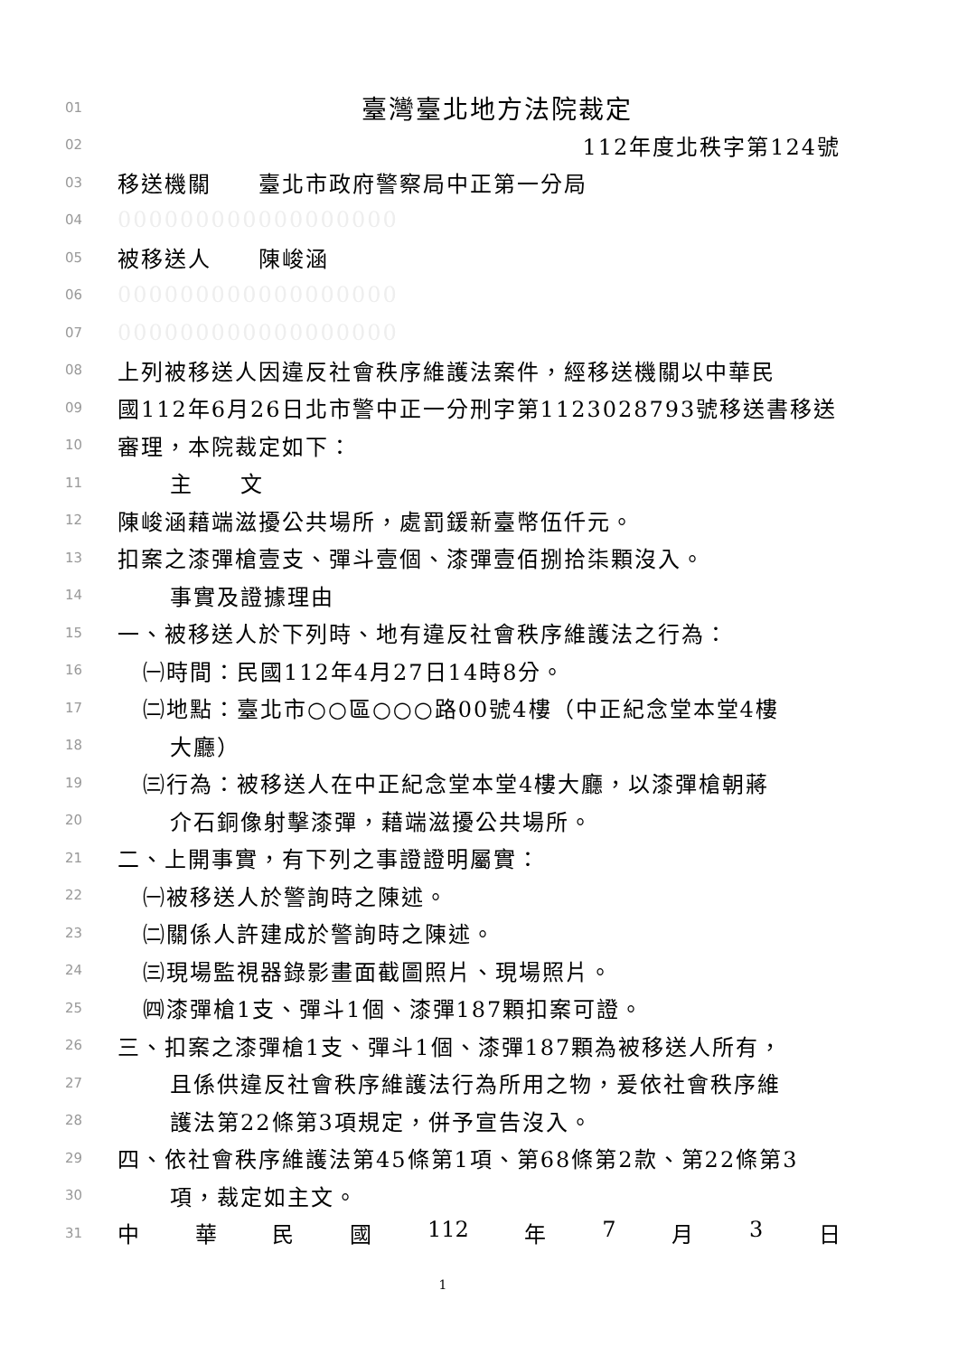01 臺灣臺北地方法院裁定
02 112年度北秩字第124號
03 移送機關　　臺北市政府警察局中正第一分局
04 000000000000000000
05 被移送人　　陳峻涵
06 000000000000000000
07 000000000000000000
08 上列被移送人因違反社會秩序維護法案件，經移送機關以中華民
09 國112年6月26日北市警中正一分刑字第1123028793號移送書移送
10 審理，本院裁定如下：
11 主　　文
12 陳峻涵藉端滋擾公共場所，處罰鍰新臺幣伍仟元。
13 扣案之漆彈槍壹支、彈斗壹個、漆彈壹佰捌拾柒顆沒入。
14 事實及證據理由
15 一、被移送人於下列時、地有違反社會秩序維護法之行為：
16 ㈠時間：民國112年4月27日14時8分。
17 ㈡地點：臺北市○○區○○○路00號4樓（中正紀念堂本堂4樓
18 大廳）
19 ㈢行為：被移送人在中正紀念堂本堂4樓大廳，以漆彈槍朝蔣
20 介石銅像射擊漆彈，藉端滋擾公共場所。
21 二、上開事實，有下列之事證證明屬實：
22 ㈠被移送人於警詢時之陳述。
23 ㈡關係人許建成於警詢時之陳述。
24 ㈢現場監視器錄影畫面截圖照片、現場照片。
25 ㈣漆彈槍1支、彈斗1個、漆彈187顆扣案可證。
26 三、扣案之漆彈槍1支、彈斗1個、漆彈187顆為被移送人所有，
27 且係供違反社會秩序維護法行為所用之物，爰依社會秩序維
28 護法第22條第3項規定，併予宣告沒入。
29 四、依社會秩序維護法第45條第1項、第68條第2款、第22條第3
30 項，裁定如主文。
31 中 華 民 國 112 年 7 月 3 日
1